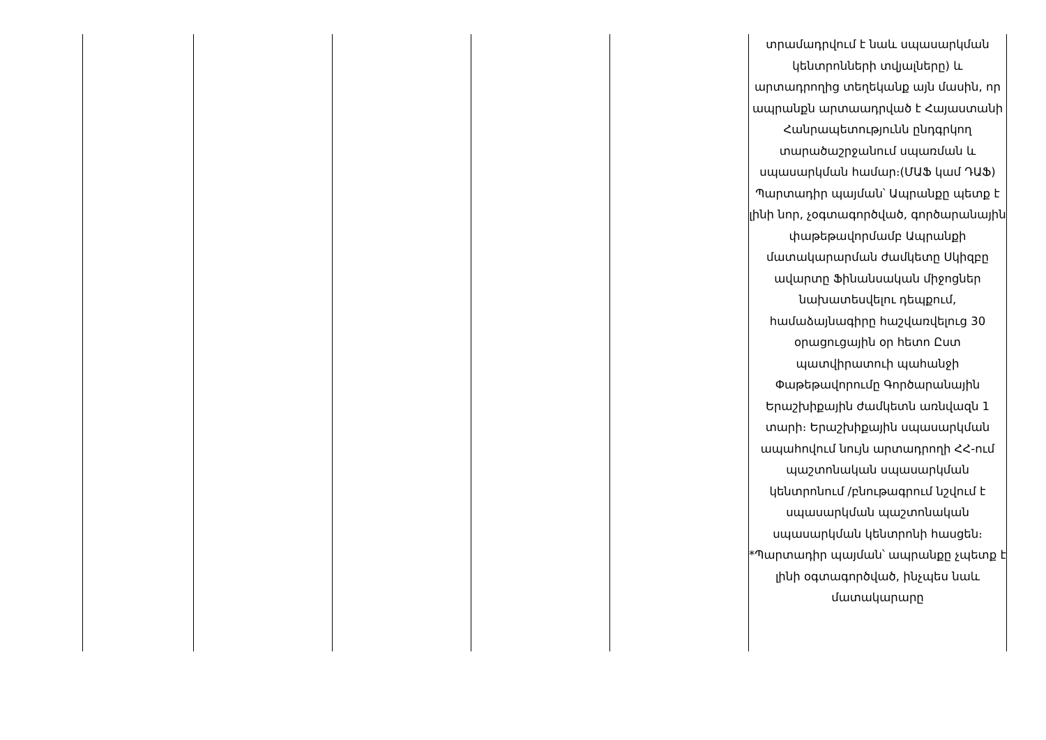| | | | | | տրամադրվում է նաև սպասարկման կենտրոնների տվյալները) և արտադրողից տեղեկանք այն մասին, որ ապրանքն արտաադրված է Հայաստանի Հանրապետությունն ընդգրկող տարածաշրջանում սպառման և սպասարկման համար։(ՄԱՖ կամ ԴԱՖ) Պարտադիր պայման՝ Ապրանքը պետք է լինի նոր, չօգտագործված, գործարանային փաթեթավորմամբ Ապրանքի մատակարարման ժամկետը Սկիզբը ավարտը Ֆինանսական միջոցներ նախատեսվելու դեպքում, համաձայնագիրը հաշվառվելուց 30 օրացուցային օր հետո Ըստ պատվիրատուի պահանջի Փաթեթավորումը Գործարանային Երաշխիքային ժամկետն առնվազն 1 տարի։ Երաշխիքային սպասարկման ապահովում նույն արտադրողի ՀՀ-ում պաշտոնական սպասարկման կենտրոնում /բնութագրում նշվում է սպասարկման պաշտոնական սպասարկման կենտրոնի հասցեն։ *Պարտադիր պայման՝ ապրանքը չպետք է լինի օգտագործված, ինչպես նաև մատակարարը |